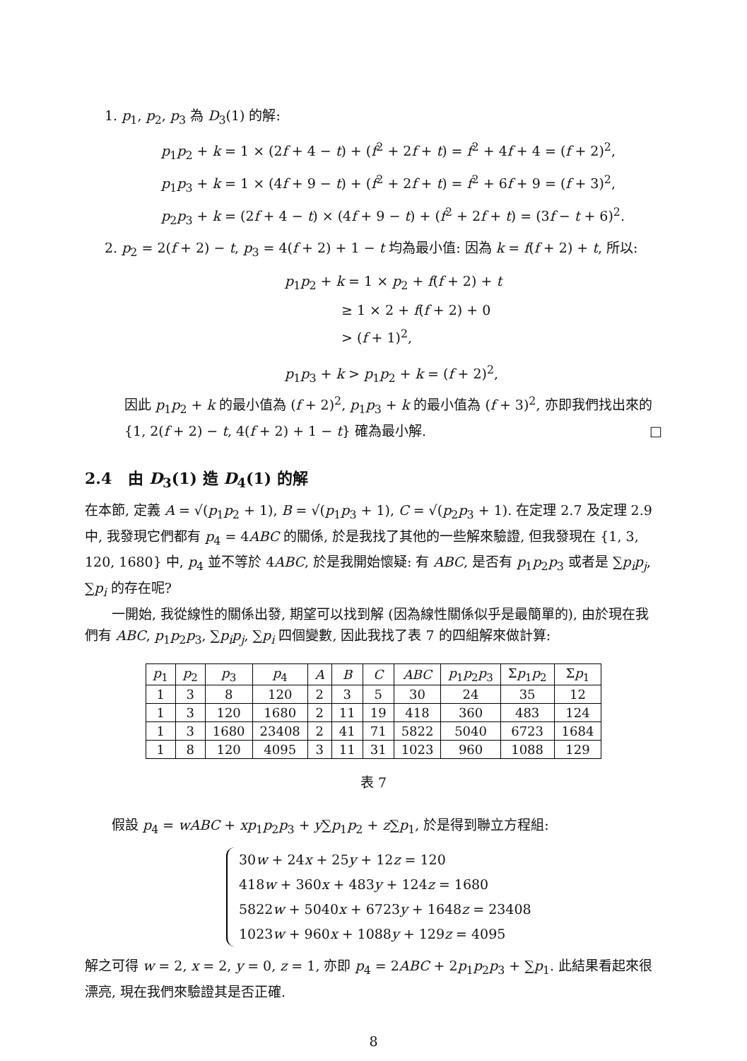1. p<sub>1</sub>, p<sub>2</sub>, p<sub>3</sub> 為 D<sub>3</sub>(1) 的解:
p<sub>1</sub>p<sub>2</sub> + k = 1 × (2f + 4 − t) + (f<sup>2</sup> + 2f + t) = f<sup>2</sup> + 4f + 4 = (f + 2)<sup>2</sup>,
p<sub>1</sub>p<sub>3</sub> + k = 1 × (4f + 9 − t) + (f<sup>2</sup> + 2f + t) = f<sup>2</sup> + 6f + 9 = (f + 3)<sup>2</sup>,
p<sub>2</sub>p<sub>3</sub> + k = (2f + 4 − t) × (4f + 9 − t) + (f<sup>2</sup> + 2f + t) = (3f − t + 6)<sup>2</sup>.
2. p<sub>2</sub> = 2(f + 2) − t, p<sub>3</sub> = 4(f + 2) + 1 − t 均為最小值: 因為 k = f(f + 2) + t, 所以:
p<sub>1</sub>p<sub>2</sub> + k = 1 × p<sub>2</sub> + f(f + 2) + t
≥ 1 × 2 + f(f + 2) + 0
> (f + 1)<sup>2</sup>,
p<sub>1</sub>p<sub>3</sub> + k > p<sub>1</sub>p<sub>2</sub> + k = (f + 2)<sup>2</sup>,
因此 p<sub>1</sub>p<sub>2</sub> + k 的最小值為 (f + 2)<sup>2</sup>, p<sub>1</sub>p<sub>3</sub> + k 的最小值為 (f + 3)<sup>2</sup>, 亦即我們找出來的 {1, 2(f + 2) − t, 4(f + 2) + 1 − t} 確為最小解. □
2.4 由 D<sub>3</sub>(1) 造 D<sub>4</sub>(1) 的解
在本節, 定義 A = √(p<sub>1</sub>p<sub>2</sub> + 1), B = √(p<sub>1</sub>p<sub>3</sub> + 1), C = √(p<sub>2</sub>p<sub>3</sub> + 1). 在定理 2.7 及定理 2.9 中, 我發現它們都有 p<sub>4</sub> = 4ABC 的關係, 於是我找了其他的一些解來驗證, 但我發現在 {1, 3, 120, 1680} 中, p<sub>4</sub> 並不等於 4ABC, 於是我開始懷疑: 有 ABC, 是否有 p<sub>1</sub>p<sub>2</sub>p<sub>3</sub> 或者是 ∑p<sub>i</sub>p<sub>j</sub>, ∑p<sub>i</sub> 的存在呢?
一開始, 我從線性的關係出發, 期望可以找到解 (因為線性關係似乎是最簡單的), 由於現在我們有 ABC, p<sub>1</sub>p<sub>2</sub>p<sub>3</sub>, ∑p<sub>i</sub>p<sub>j</sub>, ∑p<sub>i</sub> 四個變數, 因此我找了表 7 的四組解來做計算:
| p<sub>1</sub> | p<sub>2</sub> | p<sub>3</sub> | p<sub>4</sub> | A | B | C | ABC | p<sub>1</sub> p<sub>2</sub> p<sub>3</sub> | Σ p<sub>1</sub> p<sub>2</sub> | Σ p<sub>1</sub> |
| --- | --- | --- | --- | --- | --- | --- | --- | --- | --- | --- |
| 1 | 3 | 8 | 120 | 2 | 3 | 5 | 30 | 24 | 35 | 12 |
| 1 | 3 | 120 | 1680 | 2 | 11 | 19 | 418 | 360 | 483 | 124 |
| 1 | 3 | 1680 | 23408 | 2 | 41 | 71 | 5822 | 5040 | 6723 | 1684 |
| 1 | 8 | 120 | 4095 | 3 | 11 | 31 | 1023 | 960 | 1088 | 129 |
表 7
假設 p<sub>4</sub> = wABC + xp<sub>1</sub>p<sub>2</sub>p<sub>3</sub> + y∑p<sub>1</sub>p<sub>2</sub> + z∑p<sub>1</sub>, 於是得到聯立方程組:
30w + 24x + 25y + 12z = 120
418w + 360x + 483y + 124z = 1680
5822w + 5040x + 6723y + 1648z = 23408
1023w + 960x + 1088y + 129z = 4095
解之可得 w = 2, x = 2, y = 0, z = 1, 亦即 p<sub>4</sub> = 2ABC + 2p<sub>1</sub>p<sub>2</sub>p<sub>3</sub> + ∑p<sub>1</sub>. 此結果看起來很漂亮, 現在我們來驗證其是否正確.
8